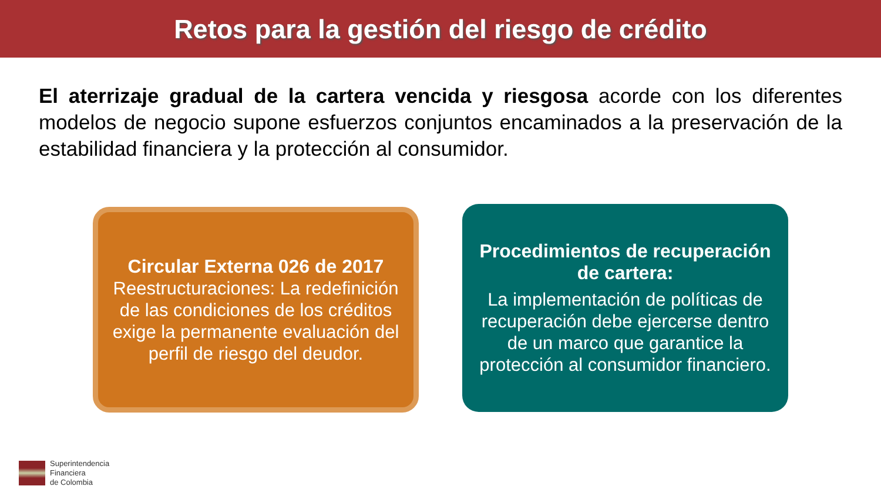Retos para la gestión del riesgo de crédito
El aterrizaje gradual de la cartera vencida y riesgosa acorde con los diferentes modelos de negocio supone esfuerzos conjuntos encaminados a la preservación de la estabilidad financiera y la protección al consumidor.
Circular Externa 026 de 2017
Reestructuraciones: La redefinición de las condiciones de los créditos exige la permanente evaluación del perfil de riesgo del deudor.
Procedimientos de recuperación de cartera:
La implementación de políticas de recuperación debe ejercerse dentro de un marco que garantice la protección al consumidor financiero.
Superintendencia
Financiera
de Colombia